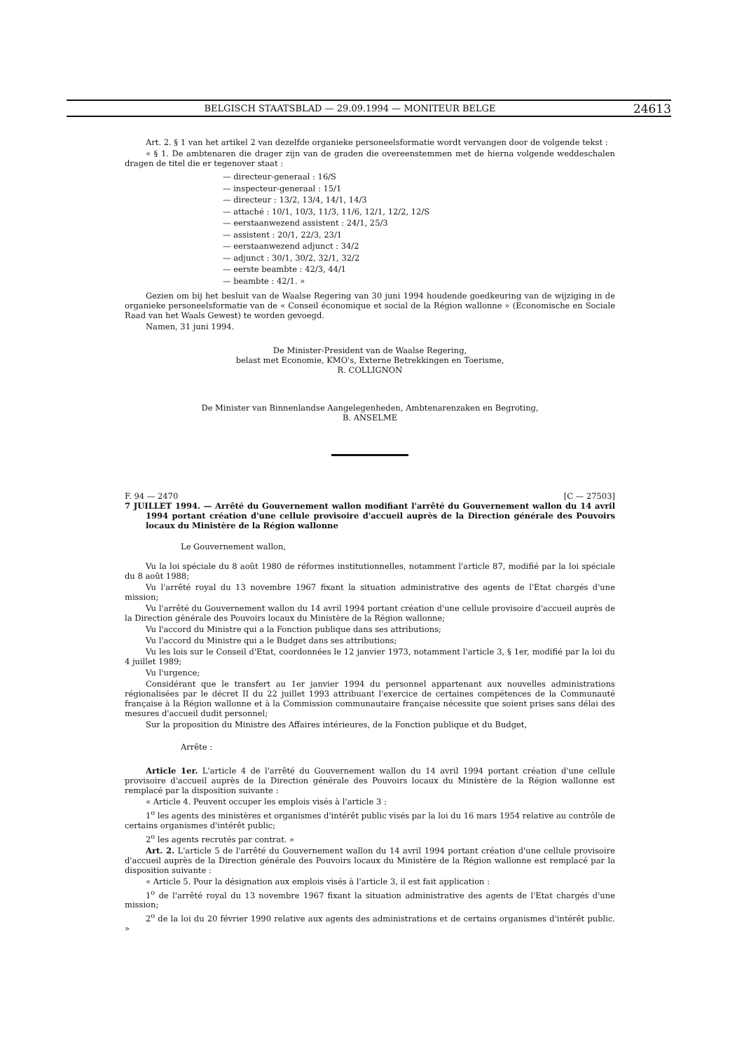BELGISCH STAATSBLAD — 29.09.1994 — MONITEUR BELGE 24613
Art. 2. § 1 van het artikel 2 van dezelfde organieke personeelsformatie wordt vervangen door de volgende tekst :
« § 1. De ambtenaren die drager zijn van de graden die overeenstemmen met de hierna volgende weddeschalen dragen de titel die er tegenover staat :
— directeur-generaal : 16/S
— inspecteur-generaal : 15/1
— directeur : 13/2, 13/4, 14/1, 14/3
— attaché : 10/1, 10/3, 11/3, 11/6, 12/1, 12/2, 12/S
— eerstaanwezend assistent : 24/1, 25/3
— assistent : 20/1, 22/3, 23/1
— eerstaanwezend adjunct : 34/2
— adjunct : 30/1, 30/2, 32/1, 32/2
— eerste beambte : 42/3, 44/1
— beambte : 42/1. »
Gezien om bij het besluit van de Waalse Regering van 30 juni 1994 houdende goedkeuring van de wijziging in de organieke personeelsformatie van de « Conseil économique et social de la Région wallonne » (Economische en Sociale Raad van het Waals Gewest) te worden gevoegd.
Namen, 31 juni 1994.
De Minister-President van de Waalse Regering,
belast met Economie, KMO's, Externe Betrekkingen en Toerisme,
R. COLLIGNON
De Minister van Binnenlandse Aangelegenheden, Ambtenarenzaken en Begroting,
B. ANSELME
F. 94 — 2470 [C — 27503]
7 JUILLET 1994. — Arrêté du Gouvernement wallon modifiant l'arrêté du Gouvernement wallon du 14 avril 1994 portant création d'une cellule provisoire d'accueil auprès de la Direction générale des Pouvoirs locaux du Ministère de la Région wallonne
Le Gouvernement wallon,
Vu la loi spéciale du 8 août 1980 de réformes institutionnelles, notamment l'article 87, modifié par la loi spéciale du 8 août 1988;
Vu l'arrêté royal du 13 novembre 1967 fixant la situation administrative des agents de l'Etat chargés d'une mission;
Vu l'arrêté du Gouvernement wallon du 14 avril 1994 portant création d'une cellule provisoire d'accueil auprès de la Direction générale des Pouvoirs locaux du Ministère de la Région wallonne;
Vu l'accord du Ministre qui a la Fonction publique dans ses attributions;
Vu l'accord du Ministre qui a le Budget dans ses attributions;
Vu les lois sur le Conseil d'Etat, coordonnées le 12 janvier 1973, notamment l'article 3, § 1er, modifié par la loi du 4 juillet 1989;
Vu l'urgence;
Considérant que le transfert au 1er janvier 1994 du personnel appartenant aux nouvelles administrations régionalisées par le décret II du 22 juillet 1993 attribuant l'exercice de certaines compétences de la Communauté française à la Région wallonne et à la Commission communautaire française nécessite que soient prises sans délai des mesures d'accueil dudit personnel;
Sur la proposition du Ministre des Affaires intérieures, de la Fonction publique et du Budget,
Arrête :
Article 1er. L'article 4 de l'arrêté du Gouvernement wallon du 14 avril 1994 portant création d'une cellule provisoire d'accueil auprès de la Direction générale des Pouvoirs locaux du Ministère de la Région wallonne est remplacé par la disposition suivante :
« Article 4. Peuvent occuper les emplois visés à l'article 3 :
1<sup>o</sup> les agents des ministères et organismes d'intérêt public visés par la loi du 16 mars 1954 relative au contrôle de certains organismes d'intérêt public;
2<sup>o</sup> les agents recrutés par contrat. »
Art. 2. L'article 5 de l'arrêté du Gouvernement wallon du 14 avril 1994 portant création d'une cellule provisoire d'accueil auprès de la Direction générale des Pouvoirs locaux du Ministère de la Région wallonne est remplacé par la disposition suivante :
« Article 5. Pour la désignation aux emplois visés à l'article 3, il est fait application :
1<sup>o</sup> de l'arrêté royal du 13 novembre 1967 fixant la situation administrative des agents de l'Etat chargés d'une mission;
2<sup>o</sup> de la loi du 20 février 1990 relative aux agents des administrations et de certains organismes d'intérêt public. »